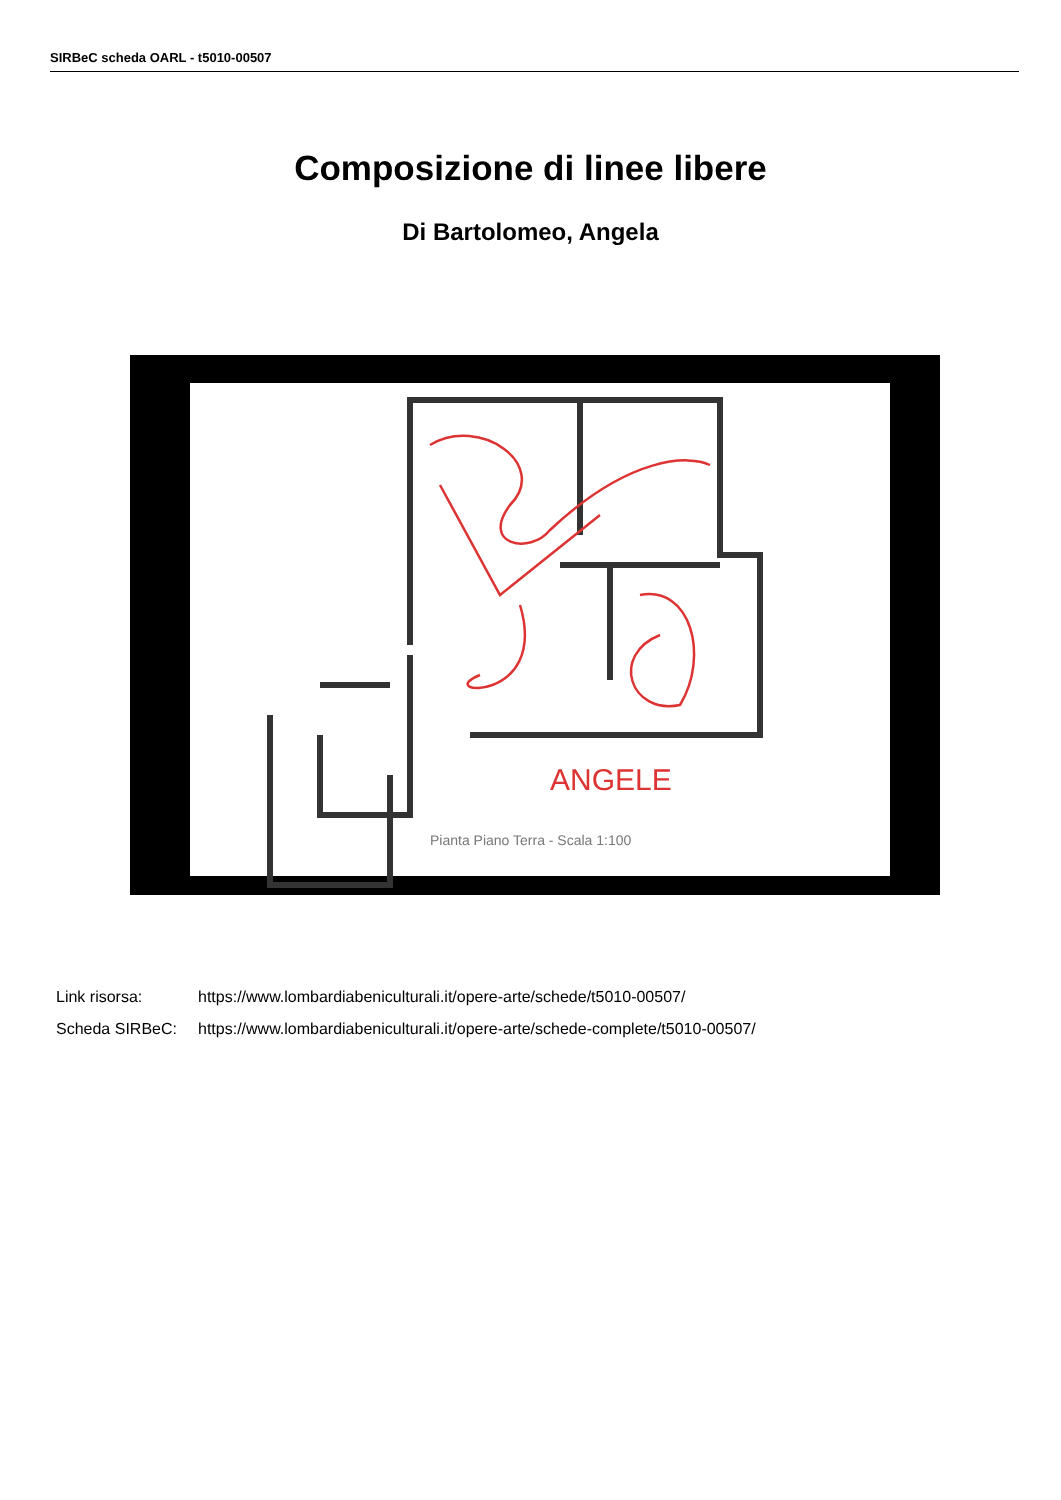SIRBeC scheda OARL - t5010-00507
Composizione di linee libere
Di Bartolomeo, Angela
ANGELE
Pianta Piano Terra - Scala 1:100
Link risorsa: https://www.lombardiabeniculturali.it/opere-arte/schede/t5010-00507/
Scheda SIRBeC: https://www.lombardiabeniculturali.it/opere-arte/schede-complete/t5010-00507/